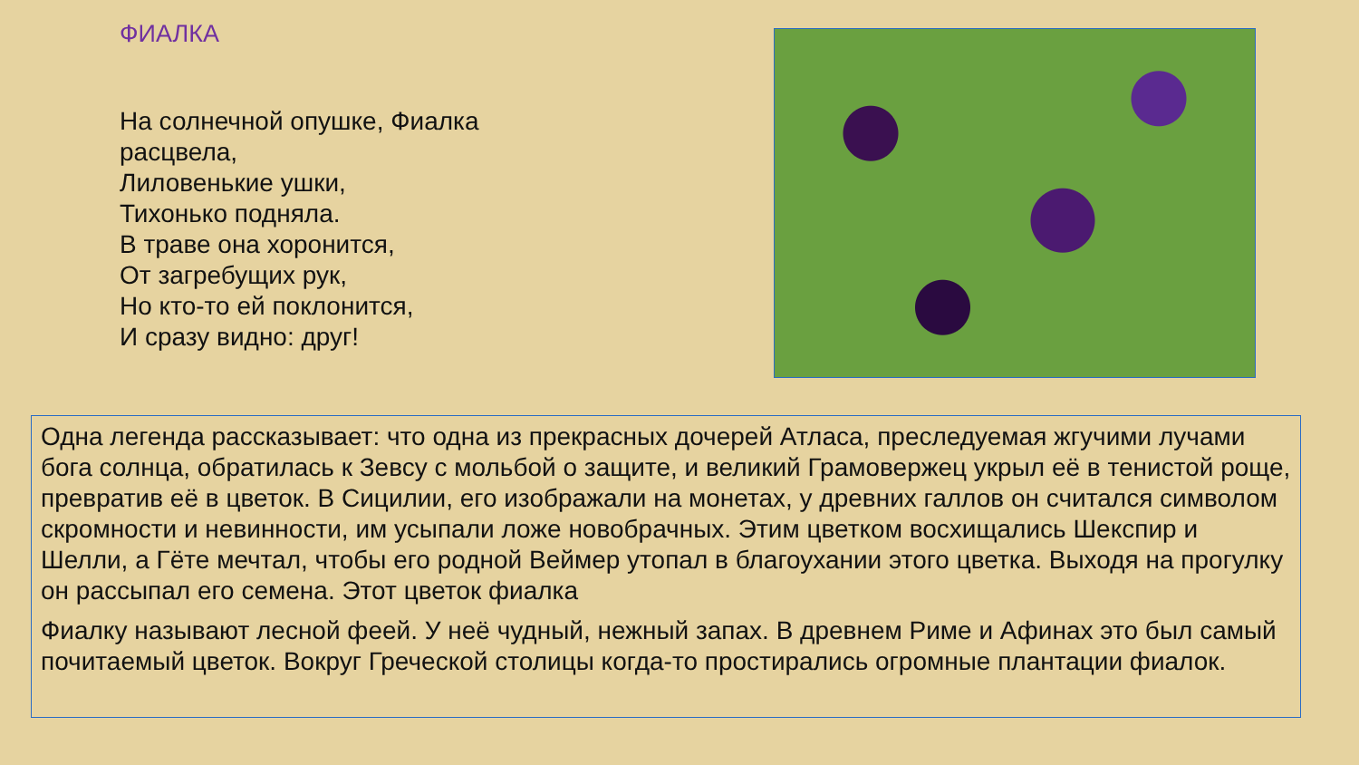ФИАЛКА
На солнечной опушке, Фиалка
расцвела,
Лиловенькие ушки,
Тихонько подняла.
В траве она хоронится,
От загребущих рук,
Но кто-то ей поклонится,
И сразу видно: друг!
Одна легенда рассказывает: что одна из прекрасных дочерей Атласа, преследуемая жгучими лучами бога солнца, обратилась к Зевсу с мольбой о защите, и великий Грамовержец укрыл её в тенистой роще, превратив её в цветок. В Сицилии, его изображали на монетах, у древних галлов он считался символом скромности и невинности, им усыпали ложе новобрачных. Этим цветком восхищались Шекспир и Шелли, а Гёте мечтал, чтобы его родной Веймер утопал в благоухании этого цветка. Выходя на прогулку он рассыпал его семена. Этот цветок фиалка
Фиалку называют лесной феей. У неё чудный, нежный запах. В древнем Риме и Афинах это был самый почитаемый цветок. Вокруг Греческой столицы когда-то простирались огромные плантации фиалок.